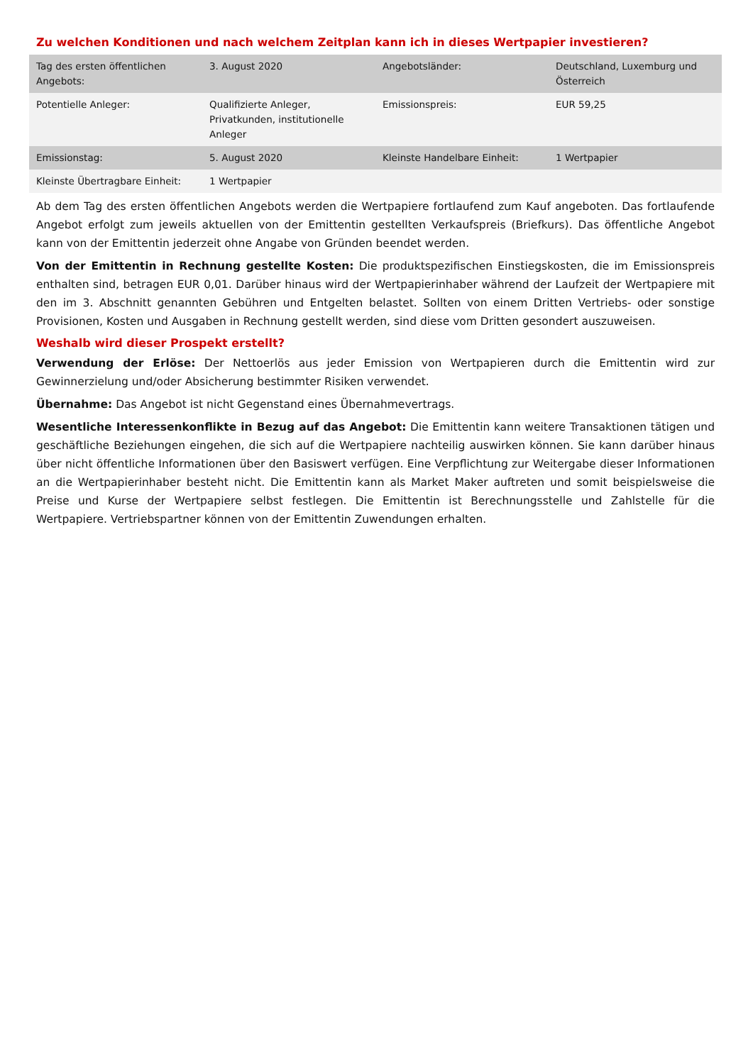Zu welchen Konditionen und nach welchem Zeitplan kann ich in dieses Wertpapier investieren?
| Tag des ersten öffentlichen Angebots: | 3. August 2020 | Angebotsländer: | Deutschland, Luxemburg und Österreich |
| Potentielle Anleger: | Qualifizierte Anleger, Privatkunden, institutionelle Anleger | Emissionspreis: | EUR 59,25 |
| Emissionstag: | 5. August 2020 | Kleinste Handelbare Einheit: | 1 Wertpapier |
| Kleinste Übertragbare Einheit: | 1 Wertpapier | | |
Ab dem Tag des ersten öffentlichen Angebots werden die Wertpapiere fortlaufend zum Kauf angeboten. Das fortlaufende Angebot erfolgt zum jeweils aktuellen von der Emittentin gestellten Verkaufspreis (Briefkurs). Das öffentliche Angebot kann von der Emittentin jederzeit ohne Angabe von Gründen beendet werden.
Von der Emittentin in Rechnung gestellte Kosten: Die produktspezifischen Einstiegskosten, die im Emissionspreis enthalten sind, betragen EUR 0,01. Darüber hinaus wird der Wertpapierinhaber während der Laufzeit der Wertpapiere mit den im 3. Abschnitt genannten Gebühren und Entgelten belastet. Sollten von einem Dritten Vertriebs- oder sonstige Provisionen, Kosten und Ausgaben in Rechnung gestellt werden, sind diese vom Dritten gesondert auszuweisen.
Weshalb wird dieser Prospekt erstellt?
Verwendung der Erlöse: Der Nettoerlös aus jeder Emission von Wertpapieren durch die Emittentin wird zur Gewinnerzielung und/oder Absicherung bestimmter Risiken verwendet.
Übernahme: Das Angebot ist nicht Gegenstand eines Übernahmevertrags.
Wesentliche Interessenkonflikte in Bezug auf das Angebot: Die Emittentin kann weitere Transaktionen tätigen und geschäftliche Beziehungen eingehen, die sich auf die Wertpapiere nachteilig auswirken können. Sie kann darüber hinaus über nicht öffentliche Informationen über den Basiswert verfügen. Eine Verpflichtung zur Weitergabe dieser Informationen an die Wertpapierinhaber besteht nicht. Die Emittentin kann als Market Maker auftreten und somit beispielsweise die Preise und Kurse der Wertpapiere selbst festlegen. Die Emittentin ist Berechnungsstelle und Zahlstelle für die Wertpapiere. Vertriebspartner können von der Emittentin Zuwendungen erhalten.